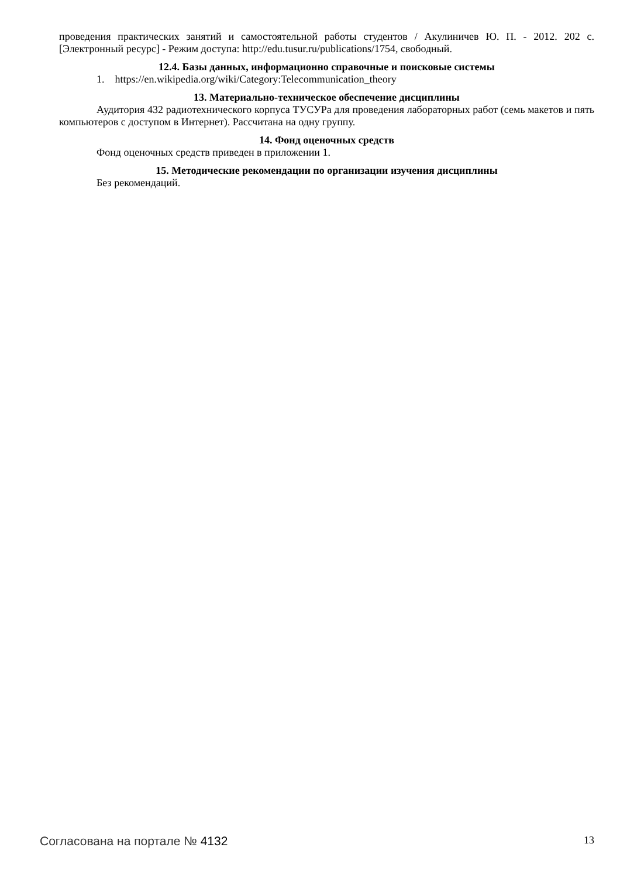проведения практических занятий и самостоятельной работы студентов / Акулиничев Ю. П. - 2012. 202 с. [Электронный ресурс] - Режим доступа: http://edu.tusur.ru/publications/1754, свободный.
12.4. Базы данных, информационно справочные и поисковые системы
1. https://en.wikipedia.org/wiki/Category:Telecommunication_theory
13. Материально-техническое обеспечение дисциплины
Аудитория 432 радиотехнического корпуса ТУСУРа для проведения лабораторных работ (семь макетов и пять компьютеров с доступом в Интернет). Рассчитана на одну группу.
14. Фонд оценочных средств
Фонд оценочных средств приведен в приложении 1.
15. Методические рекомендации по организации изучения дисциплины
Без рекомендаций.
Согласована на портале № 4132 13